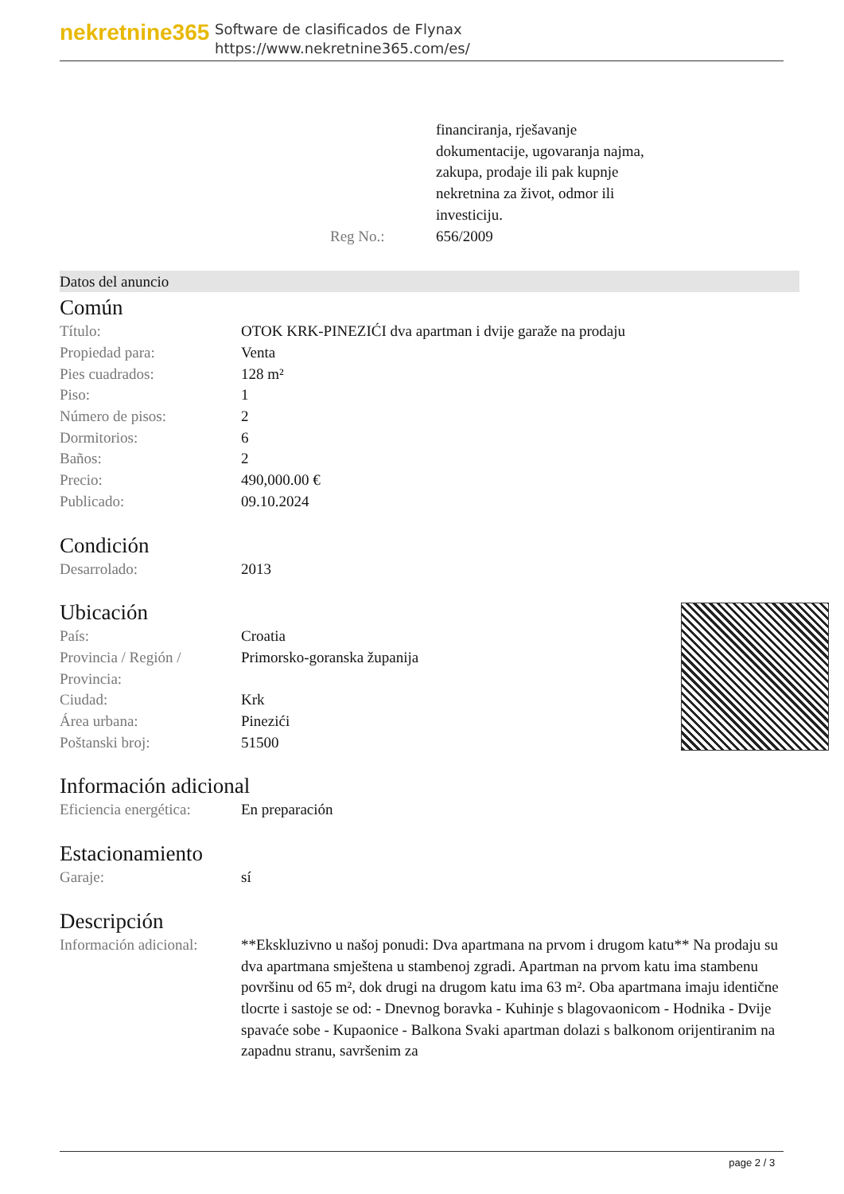nekretnine365
Software de clasificados de Flynax
https://www.nekretnine365.com/es/
| | financiranja, rješavanje dokumentacije, ugovaranja najma, zakupa, prodaje ili pak kupnje nekretnina za život, odmor ili investiciju. |
| Reg No.: | 656/2009 |
Datos del anuncio
Común
| Título: | OTOK KRK-PINEZIĆI dva apartman i dvije garaže na prodaju |
| Propiedad para: | Venta |
| Pies cuadrados: | 128 m² |
| Piso: | 1 |
| Número de pisos: | 2 |
| Dormitorios: | 6 |
| Baños: | 2 |
| Precio: | 490,000.00 € |
| Publicado: | 09.10.2024 |
Condición
| Desarrolado: | 2013 |
Ubicación
| País: | Croatia |
| Provincia / Región / Provincia: | Primorsko-goranska županija |
| Ciudad: | Krk |
| Área urbana: | Pinezići |
| Poštanski broj: | 51500 |
Información adicional
| Eficiencia energética: | En preparación |
Estacionamiento
| Garaje: | sí |
Descripción
| Información adicional: | **Ekskluzivno u našoj ponudi: Dva apartmana na prvom i drugom katu** Na prodaju su dva apartmana smještena u stambenoj zgradi. Apartman na prvom katu ima stambenu površinu od 65 m², dok drugi na drugom katu ima 63 m². Oba apartmana imaju identične tlocrte i sastoje se od: - Dnevnog boravka - Kuhinje s blagovaonicom - Hodnika - Dvije spavaće sobe - Kupaonice - Balkona Svaki apartman dolazi s balkonom orijentiranim na zapadnu stranu, savršenim za |
page 2 / 3